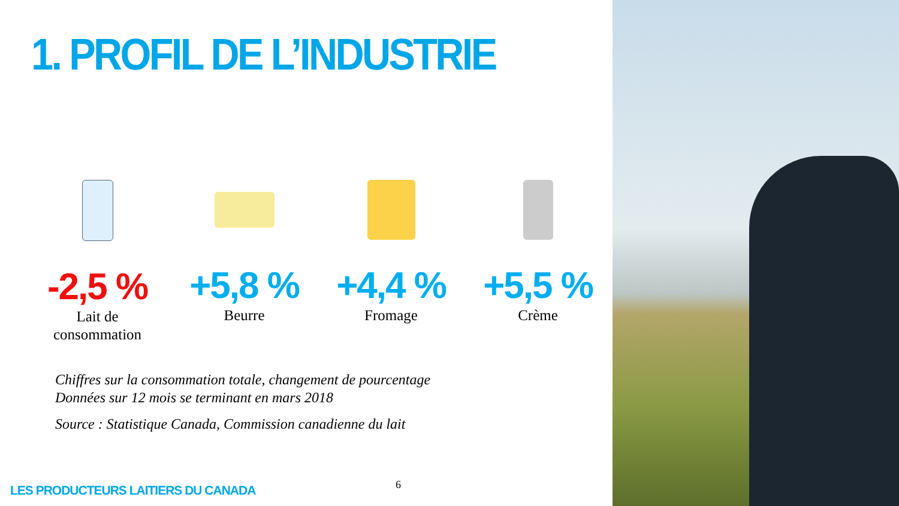1. PROFIL DE L’INDUSTRIE
-2,5 %
Lait de
consommation
+5,8 %
Beurre
+4,4 %
Fromage
+5,5 %
Crème
Chiffres sur la consommation totale, changement de pourcentage
Données sur 12 mois se terminant en mars 2018
Source : Statistique Canada, Commission canadienne du lait
6
LES PRODUCTEURS LAITIERS DU CANADA